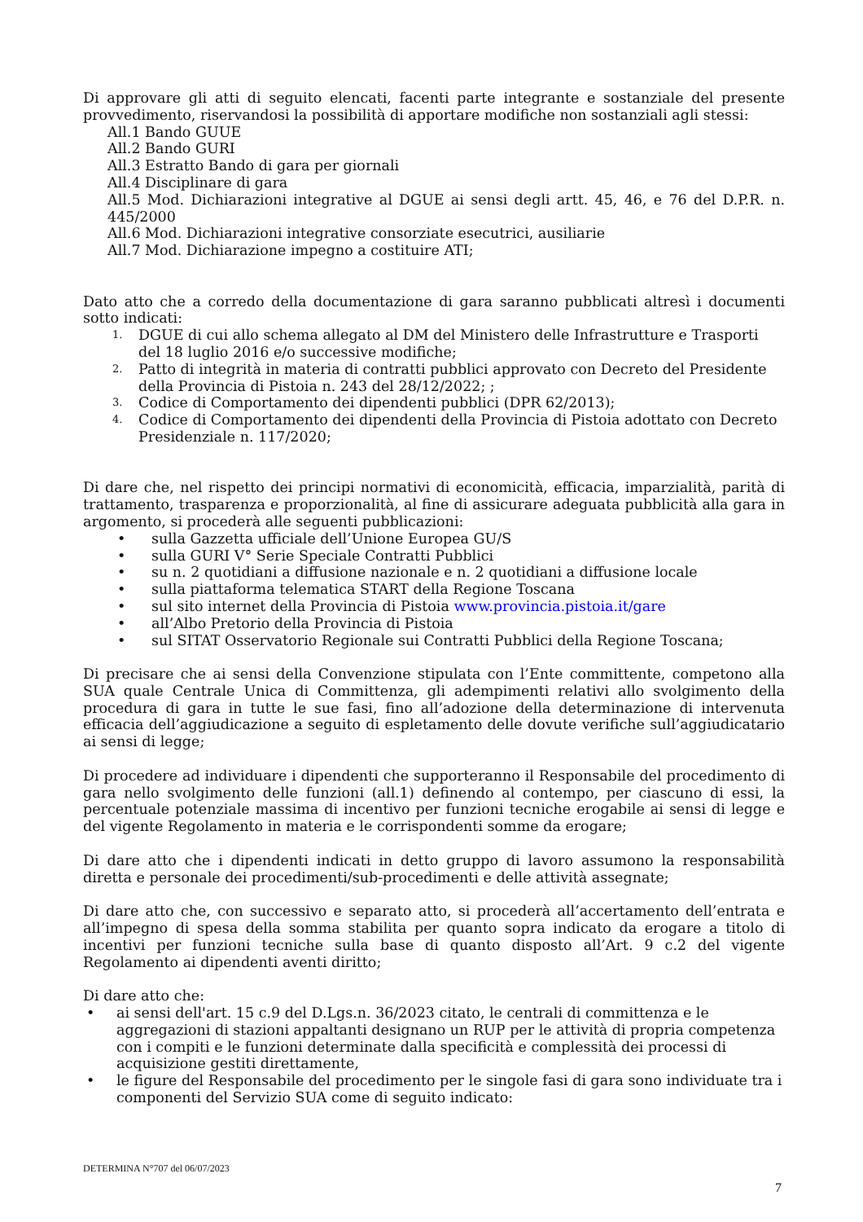Di approvare gli atti di seguito elencati, facenti parte integrante e sostanziale del presente provvedimento, riservandosi la possibilità di apportare modifiche non sostanziali agli stessi:
All.1 Bando GUUE
All.2 Bando GURI
All.3 Estratto Bando di gara per giornali
All.4 Disciplinare di gara
All.5 Mod. Dichiarazioni integrative al DGUE ai sensi degli artt. 45, 46, e 76 del D.P.R. n. 445/2000
All.6 Mod. Dichiarazioni integrative consorziate esecutrici, ausiliarie
All.7 Mod. Dichiarazione impegno a costituire ATI;
Dato atto che a corredo della documentazione di gara saranno pubblicati altresì i documenti sotto indicati:
1. DGUE di cui allo schema allegato al DM del Ministero delle Infrastrutture e Trasporti del 18 luglio 2016 e/o successive modifiche;
2. Patto di integrità in materia di contratti pubblici approvato con Decreto del Presidente della Provincia di Pistoia n. 243 del 28/12/2022; ;
3. Codice di Comportamento dei dipendenti pubblici (DPR 62/2013);
4. Codice di Comportamento dei dipendenti della Provincia di Pistoia adottato con Decreto Presidenziale n. 117/2020;
Di dare che, nel rispetto dei principi normativi di economicità, efficacia, imparzialità, parità di trattamento, trasparenza e proporzionalità, al fine di assicurare adeguata pubblicità alla gara in argomento, si procederà alle seguenti pubblicazioni:
• sulla Gazzetta ufficiale dell’Unione Europea GU/S
• sulla GURI V° Serie Speciale Contratti Pubblici
• su n. 2 quotidiani a diffusione nazionale e n. 2 quotidiani a diffusione locale
• sulla piattaforma telematica START della Regione Toscana
• sul sito internet della Provincia di Pistoia www.provincia.pistoia.it/gare
• all’Albo Pretorio della Provincia di Pistoia
• sul SITAT Osservatorio Regionale sui Contratti Pubblici della Regione Toscana;
Di precisare che ai sensi della Convenzione stipulata con l’Ente committente, competono alla SUA quale Centrale Unica di Committenza, gli adempimenti relativi allo svolgimento della procedura di gara in tutte le sue fasi, fino all’adozione della determinazione di intervenuta efficacia dell’aggiudicazione a seguito di espletamento delle dovute verifiche sull’aggiudicatario ai sensi di legge;
Di procedere ad individuare i dipendenti che supporteranno il Responsabile del procedimento di gara nello svolgimento delle funzioni (all.1) definendo al contempo, per ciascuno di essi, la percentuale potenziale massima di incentivo per funzioni tecniche erogabile ai sensi di legge e del vigente Regolamento in materia e le corrispondenti somme da erogare;
Di dare atto che i dipendenti indicati in detto gruppo di lavoro assumono la responsabilità diretta e personale dei procedimenti/sub-procedimenti e delle attività assegnate;
Di dare atto che, con successivo e separato atto, si procederà all’accertamento dell’entrata e all’impegno di spesa della somma stabilita per quanto sopra indicato da erogare a titolo di incentivi per funzioni tecniche sulla base di quanto disposto all’Art. 9 c.2 del vigente Regolamento ai dipendenti aventi diritto;
Di dare atto che:
• ai sensi dell'art. 15 c.9 del D.Lgs.n. 36/2023 citato, le centrali di committenza e le aggregazioni di stazioni appaltanti designano un RUP per le attività di propria competenza con i compiti e le funzioni determinate dalla specificità e complessità dei processi di acquisizione gestiti direttamente,
• le figure del Responsabile del procedimento per le singole fasi di gara sono individuate tra i componenti del Servizio SUA come di seguito indicato:
DETERMINA N°707 del 06/07/2023
7